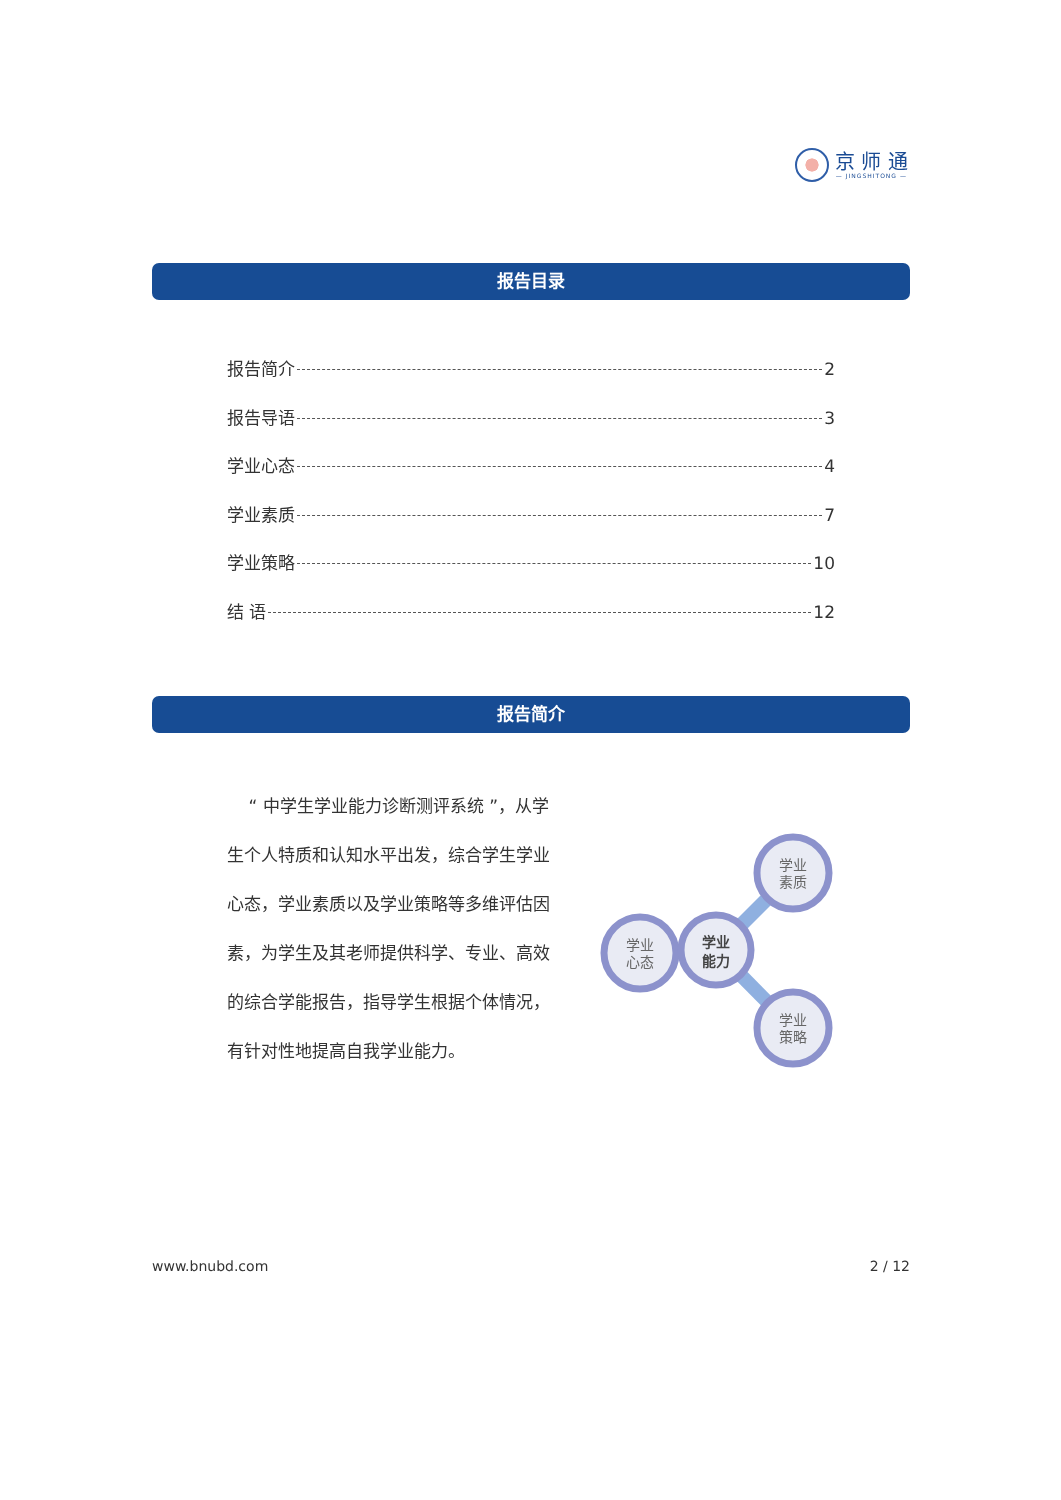京 师 通
— JINGSHITONG —
报告目录
报告简介 2
报告导语 3
学业心态 4
学业素质 7
学业策略 10
结 语 12
报告简介
“ 中学生学业能力诊断测评系统 ”，从学生个人特质和认知水平出发，综合学生学业心态，学业素质以及学业策略等多维评估因素，为学生及其老师提供科学、专业、高效的综合学能报告，指导学生根据个体情况，有针对性地提高自我学业能力。
学业
素质
学业
心态
学业
策略
学业
能力
www.bnubd.com 2 / 12